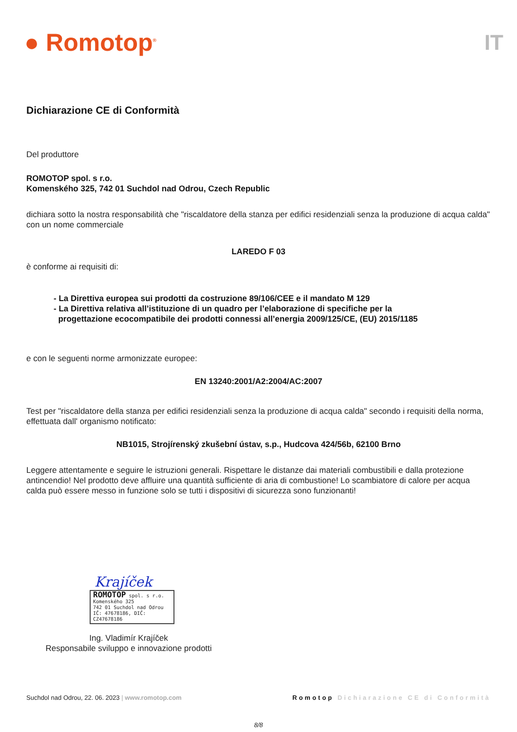● Romotop<sup>®</sup>
IT
Dichiarazione CE di Conformità
Del produttore
ROMOTOP spol. s r.o.
Komenského 325, 742 01 Suchdol nad Odrou, Czech Republic
dichiara sotto la nostra responsabilità che "riscaldatore della stanza per edifici residenziali senza la produzione di acqua calda" con un nome commerciale
LAREDO F 03
è conforme ai requisiti di:
- La Direttiva europea sui prodotti da costruzione 89/106/CEE e il mandato M 129
- La Direttiva relativa all’istituzione di un quadro per l’elaborazione di specifiche per la
progettazione ecocompatibile dei prodotti connessi all’energia 2009/125/CE, (EU) 2015/1185
e con le seguenti norme armonizzate europee:
EN 13240:2001/A2:2004/AC:2007
Test per "riscaldatore della stanza per edifici residenziali senza la produzione di acqua calda" secondo i requisiti della norma, effettuata dall' organismo notificato:
NB1015, Strojírenský zkušební ústav, s.p., Hudcova 424/56b, 62100 Brno
Leggere attentamente e seguire le istruzioni generali. Rispettare le distanze dai materiali combustibili e dalla protezione antincendio! Nel prodotto deve affluire una quantità sufficiente di aria di combustione! Lo scambiatore di calore per acqua calda può essere messo in funzione solo se tutti i dispositivi di sicurezza sono funzionanti!
Krajíček
ROMOTOP spol. s r.o.
Komenského 325
742 01 Suchdol nad Odrou
IČ: 47678186, DIČ: CZ47678186
Ing. Vladimír Krajíček
Responsabile sviluppo e innovazione prodotti
Suchdol nad Odrou, 22. 06. 2023 | www.romotop.com Romotop Dichiarazione CE di Conformità
8/8